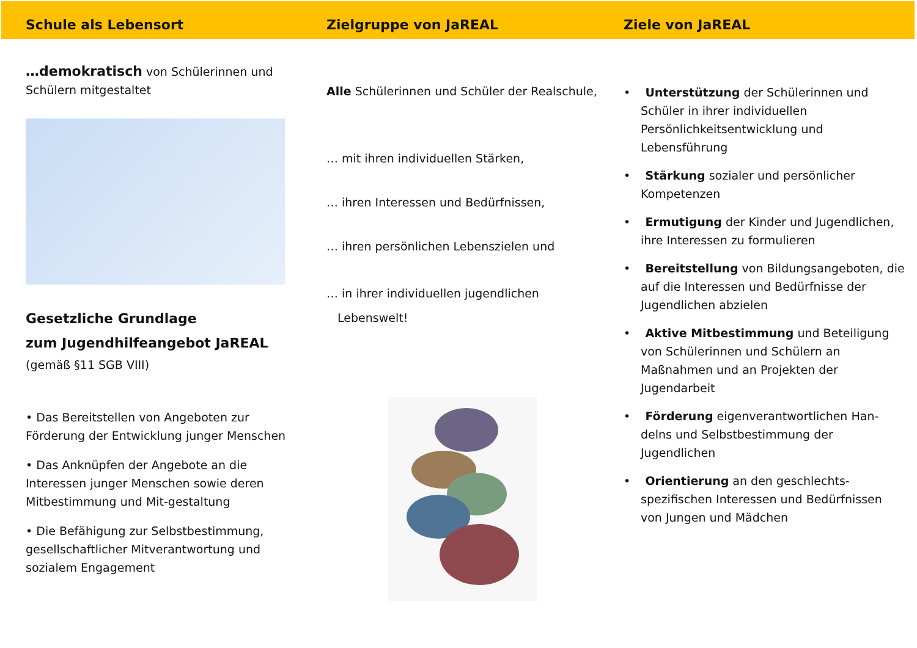Schule als Lebensort
…demokratisch von Schülerinnen und Schülern mitgestaltet
Gesetzliche Grundlage
zum Jugendhilfeangebot JaREAL
(gemäß §11 SGB VIII)
• Das Bereitstellen von Angeboten zur Förderung der Entwicklung junger Menschen
• Das Anknüpfen der Angebote an die Interessen junger Menschen sowie deren Mitbestimmung und Mit-gestaltung
• Die Befähigung zur Selbstbestimmung, gesellschaftlicher Mitverantwortung und sozialem Engagement
Zielgruppe von JaREAL
Alle Schülerinnen und Schüler der Realschule,
… mit ihren individuellen Stärken,
… ihren Interessen und Bedürfnissen,
… ihren persönlichen Lebenszielen und
… in ihrer individuellen jugendlichen
Lebenswelt!
Ziele von JaREAL
• Unterstützung der Schülerinnen und Schüler in ihrer individuellen Persönlichkeitsentwicklung und Lebensführung
• Stärkung sozialer und persönlicher Kompetenzen
• Ermutigung der Kinder und Jugendlichen, ihre Interessen zu formulieren
• Bereitstellung von Bildungsangeboten, die auf die Interessen und Bedürfnisse der Jugendlichen abzielen
• Aktive Mitbestimmung und Beteiligung von Schülerinnen und Schülern an Maßnahmen und an Projekten der Jugendarbeit
• Förderung eigenverantwortlichen Han-delns und Selbstbestimmung der Jugendlichen
• Orientierung an den geschlechts-spezifischen Interessen und Bedürfnissen von Jungen und Mädchen